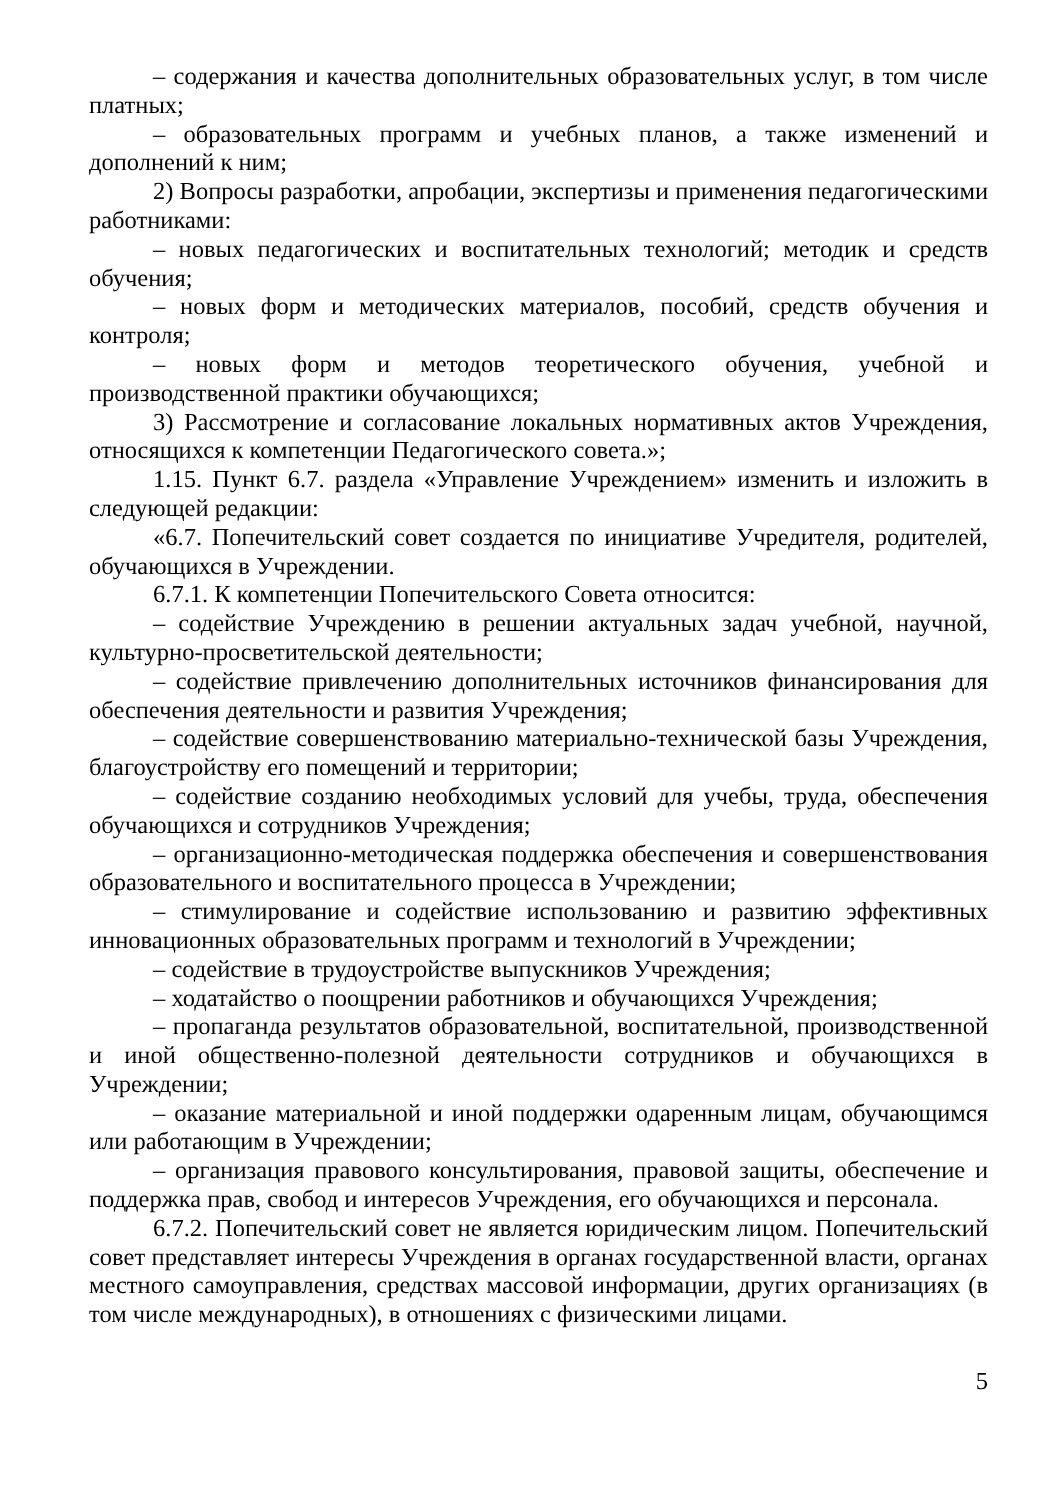– содержания и качества дополнительных образовательных услуг, в том числе платных;
– образовательных программ и учебных планов, а также изменений и дополнений к ним;
2) Вопросы разработки, апробации, экспертизы и применения педагогическими работниками:
– новых педагогических и воспитательных технологий; методик и средств обучения;
– новых форм и методических материалов, пособий, средств обучения и контроля;
– новых форм и методов теоретического обучения, учебной и производственной практики обучающихся;
3) Рассмотрение и согласование локальных нормативных актов Учреждения, относящихся к компетенции Педагогического совета.»;
1.15. Пункт 6.7. раздела «Управление Учреждением» изменить и изложить в следующей редакции:
«6.7. Попечительский совет создается по инициативе Учредителя, родителей, обучающихся в Учреждении.
6.7.1. К компетенции Попечительского Совета относится:
– содействие Учреждению в решении актуальных задач учебной, научной, культурно-просветительской деятельности;
– содействие привлечению дополнительных источников финансирования для обеспечения деятельности и развития Учреждения;
– содействие совершенствованию материально-технической базы Учреждения, благоустройству его помещений и территории;
– содействие созданию необходимых условий для учебы, труда, обеспечения обучающихся и сотрудников Учреждения;
– организационно-методическая поддержка обеспечения и совершенствования образовательного и воспитательного процесса в Учреждении;
– стимулирование и содействие использованию и развитию эффективных инновационных образовательных программ и технологий в Учреждении;
– содействие в трудоустройстве выпускников Учреждения;
– ходатайство о поощрении работников и обучающихся Учреждения;
– пропаганда результатов образовательной, воспитательной, производственной и иной общественно-полезной деятельности сотрудников и обучающихся в Учреждении;
– оказание материальной и иной поддержки одаренным лицам, обучающимся или работающим в Учреждении;
– организация правового консультирования, правовой защиты, обеспечение и поддержка прав, свобод и интересов Учреждения, его обучающихся и персонала.
6.7.2. Попечительский совет не является юридическим лицом. Попечительский совет представляет интересы Учреждения в органах государственной власти, органах местного самоуправления, средствах массовой информации, других организациях (в том числе международных), в отношениях с физическими лицами.
5